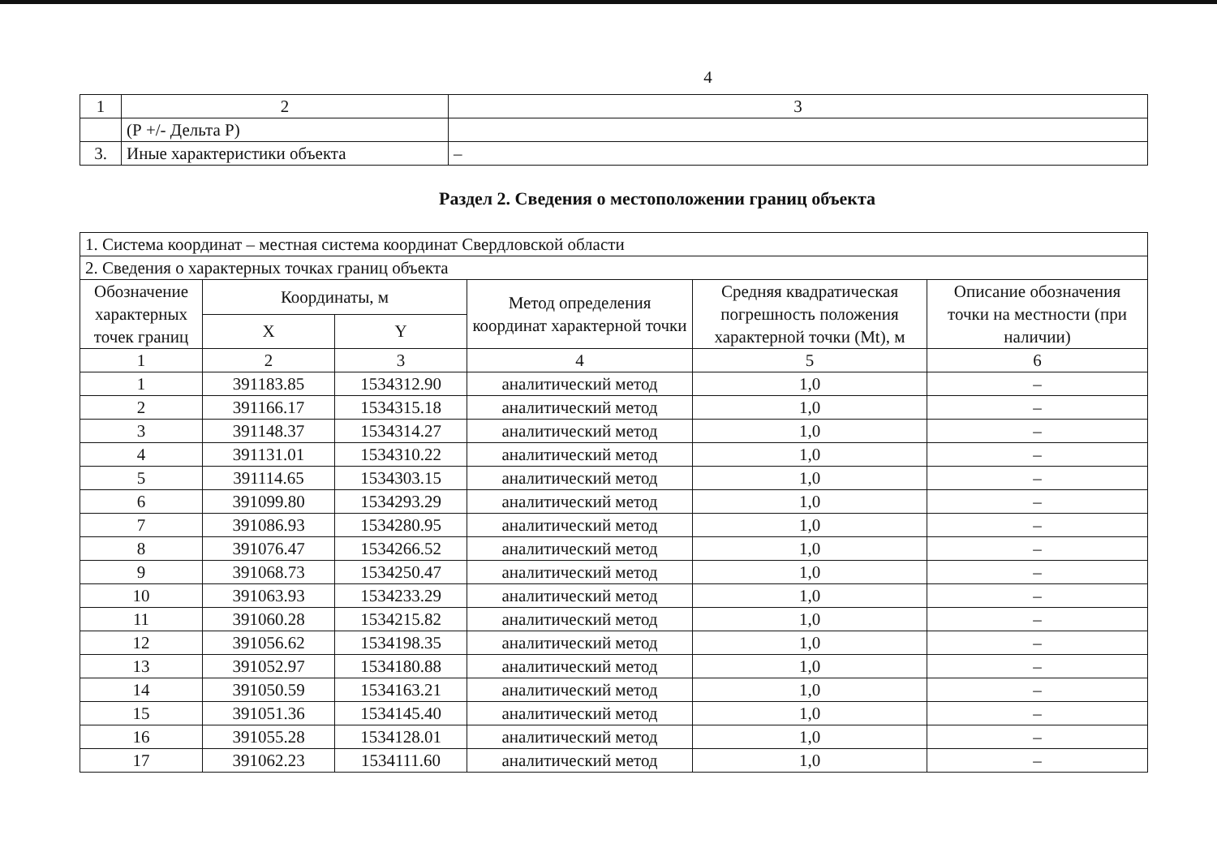4
| 1 | 2 | 3 |
| | (Р +/- Дельта Р) | |
| 3. | Иные характеристики объекта | – |
Раздел 2. Сведения о местоположении границ объекта
| 1. Система координат – местная система координат Свердловской области | | | | | |
| 2. Сведения о характерных точках границ объекта | | | | | |
| Обозначение характерных точек границ | Координаты, м | | Метод определения координат характерной точки | Средняя квадратическая погрешность положения характерной точки (Mt), м | Описание обозначения точки на местности (при наличии) |
| | X | Y | | | |
| 1 | 2 | 3 | 4 | 5 | 6 |
| 1 | 391183.85 | 1534312.90 | аналитический метод | 1,0 | – |
| 2 | 391166.17 | 1534315.18 | аналитический метод | 1,0 | – |
| 3 | 391148.37 | 1534314.27 | аналитический метод | 1,0 | – |
| 4 | 391131.01 | 1534310.22 | аналитический метод | 1,0 | – |
| 5 | 391114.65 | 1534303.15 | аналитический метод | 1,0 | – |
| 6 | 391099.80 | 1534293.29 | аналитический метод | 1,0 | – |
| 7 | 391086.93 | 1534280.95 | аналитический метод | 1,0 | – |
| 8 | 391076.47 | 1534266.52 | аналитический метод | 1,0 | – |
| 9 | 391068.73 | 1534250.47 | аналитический метод | 1,0 | – |
| 10 | 391063.93 | 1534233.29 | аналитический метод | 1,0 | – |
| 11 | 391060.28 | 1534215.82 | аналитический метод | 1,0 | – |
| 12 | 391056.62 | 1534198.35 | аналитический метод | 1,0 | – |
| 13 | 391052.97 | 1534180.88 | аналитический метод | 1,0 | – |
| 14 | 391050.59 | 1534163.21 | аналитический метод | 1,0 | – |
| 15 | 391051.36 | 1534145.40 | аналитический метод | 1,0 | – |
| 16 | 391055.28 | 1534128.01 | аналитический метод | 1,0 | – |
| 17 | 391062.23 | 1534111.60 | аналитический метод | 1,0 | – |